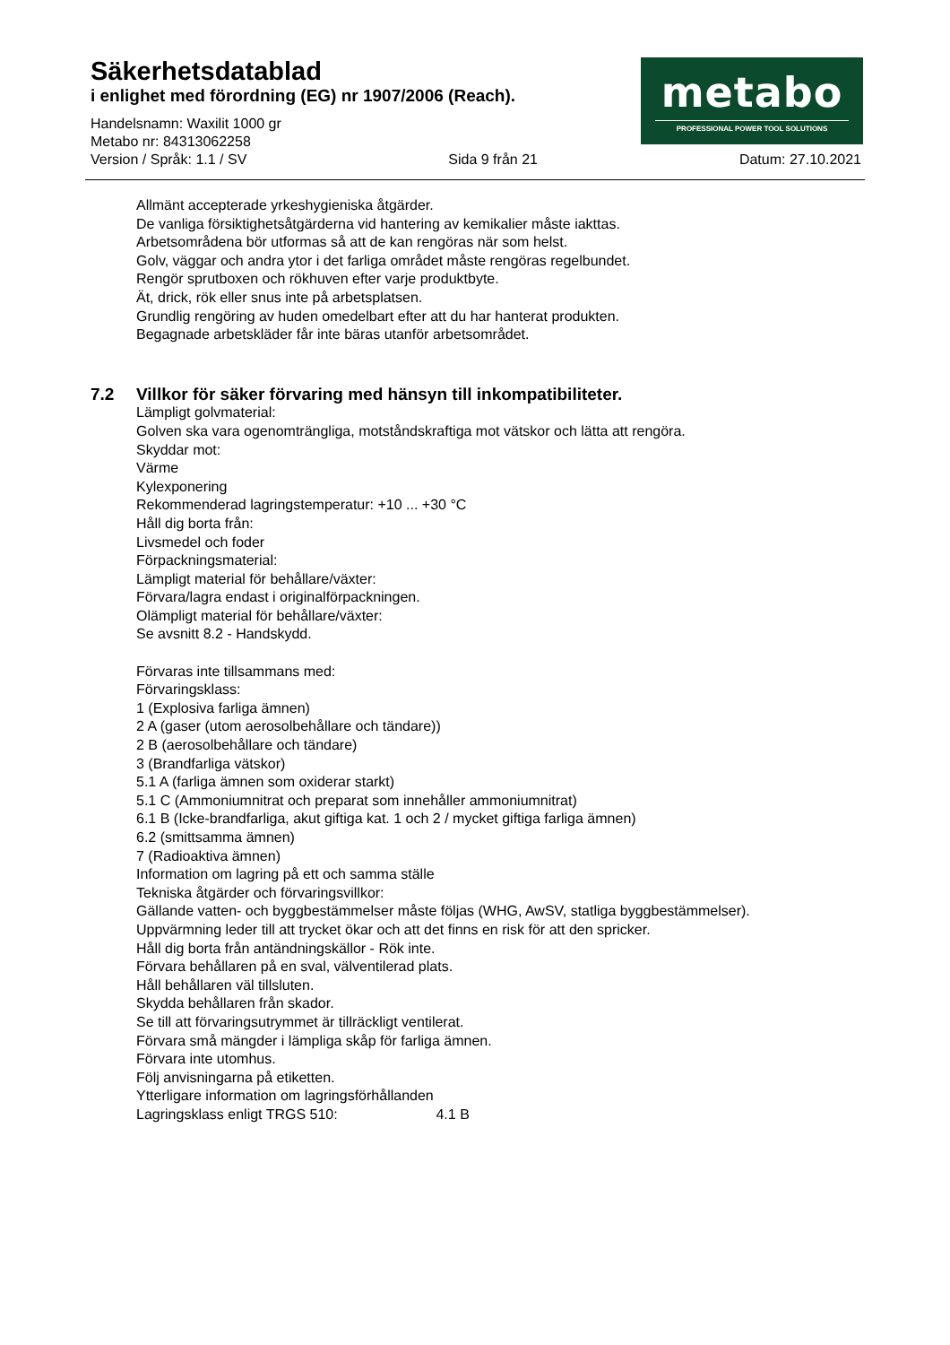Säkerhetsdatablad
i enlighet med förordning (EG) nr 1907/2006 (Reach).
metabo
PROFESSIONAL POWER TOOL SOLUTIONS
Handelsnamn: Waxilit 1000 gr
Metabo nr: 84313062258
Version / Språk: 1.1 / SV Sida 9 från 21 Datum: 27.10.2021
Allmänt accepterade yrkeshygieniska åtgärder.
De vanliga försiktighetsåtgärderna vid hantering av kemikalier måste iakttas.
Arbetsområdena bör utformas så att de kan rengöras när som helst.
Golv, väggar och andra ytor i det farliga området måste rengöras regelbundet.
Rengör sprutboxen och rökhuven efter varje produktbyte.
Ät, drick, rök eller snus inte på arbetsplatsen.
Grundlig rengöring av huden omedelbart efter att du har hanterat produkten.
Begagnade arbetskläder får inte bäras utanför arbetsområdet.
7.2 Villkor för säker förvaring med hänsyn till inkompatibiliteter.
Lämpligt golvmaterial:
Golven ska vara ogenomträngliga, motståndskraftiga mot vätskor och lätta att rengöra.
Skyddar mot:
Värme
Kylexponering
Rekommenderad lagringstemperatur: +10 ... +30 °C
Håll dig borta från:
Livsmedel och foder
Förpackningsmaterial:
Lämpligt material för behållare/växter:
Förvara/lagra endast i originalförpackningen.
Olämpligt material för behållare/växter:
Se avsnitt 8.2 - Handskydd.
Förvaras inte tillsammans med:
Förvaringsklass:
1 (Explosiva farliga ämnen)
2 A (gaser (utom aerosolbehållare och tändare))
2 B (aerosolbehållare och tändare)
3 (Brandfarliga vätskor)
5.1 A (farliga ämnen som oxiderar starkt)
5.1 C (Ammoniumnitrat och preparat som innehåller ammoniumnitrat)
6.1 B (Icke-brandfarliga, akut giftiga kat. 1 och 2 / mycket giftiga farliga ämnen)
6.2 (smittsamma ämnen)
7 (Radioaktiva ämnen)
Information om lagring på ett och samma ställe
Tekniska åtgärder och förvaringsvillkor:
Gällande vatten- och byggbestämmelser måste följas (WHG, AwSV, statliga byggbestämmelser).
Uppvärmning leder till att trycket ökar och att det finns en risk för att den spricker.
Håll dig borta från antändningskällor - Rök inte.
Förvara behållaren på en sval, välventilerad plats.
Håll behållaren väl tillsluten.
Skydda behållaren från skador.
Se till att förvaringsutrymmet är tillräckligt ventilerat.
Förvara små mängder i lämpliga skåp för farliga ämnen.
Förvara inte utomhus.
Följ anvisningarna på etiketten.
Ytterligare information om lagringsförhållanden
Lagringsklass enligt TRGS 510: 4.1 B